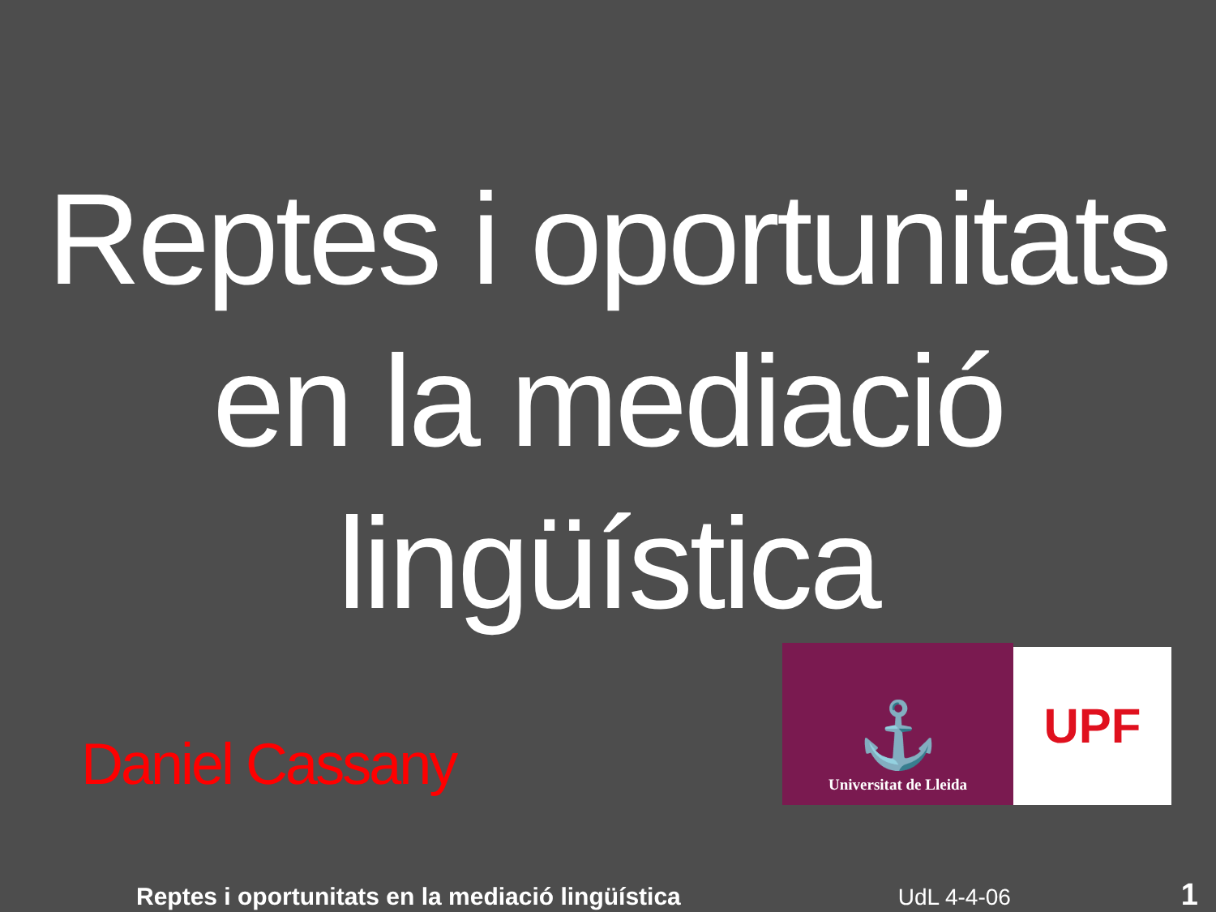Reptes i oportunitats
en la mediació
lingüística
Daniel Cassany
⚓
Universitat de Lleida
UPF
Reptes i oportunitats en la mediació lingüística UdL 4-4-06 1